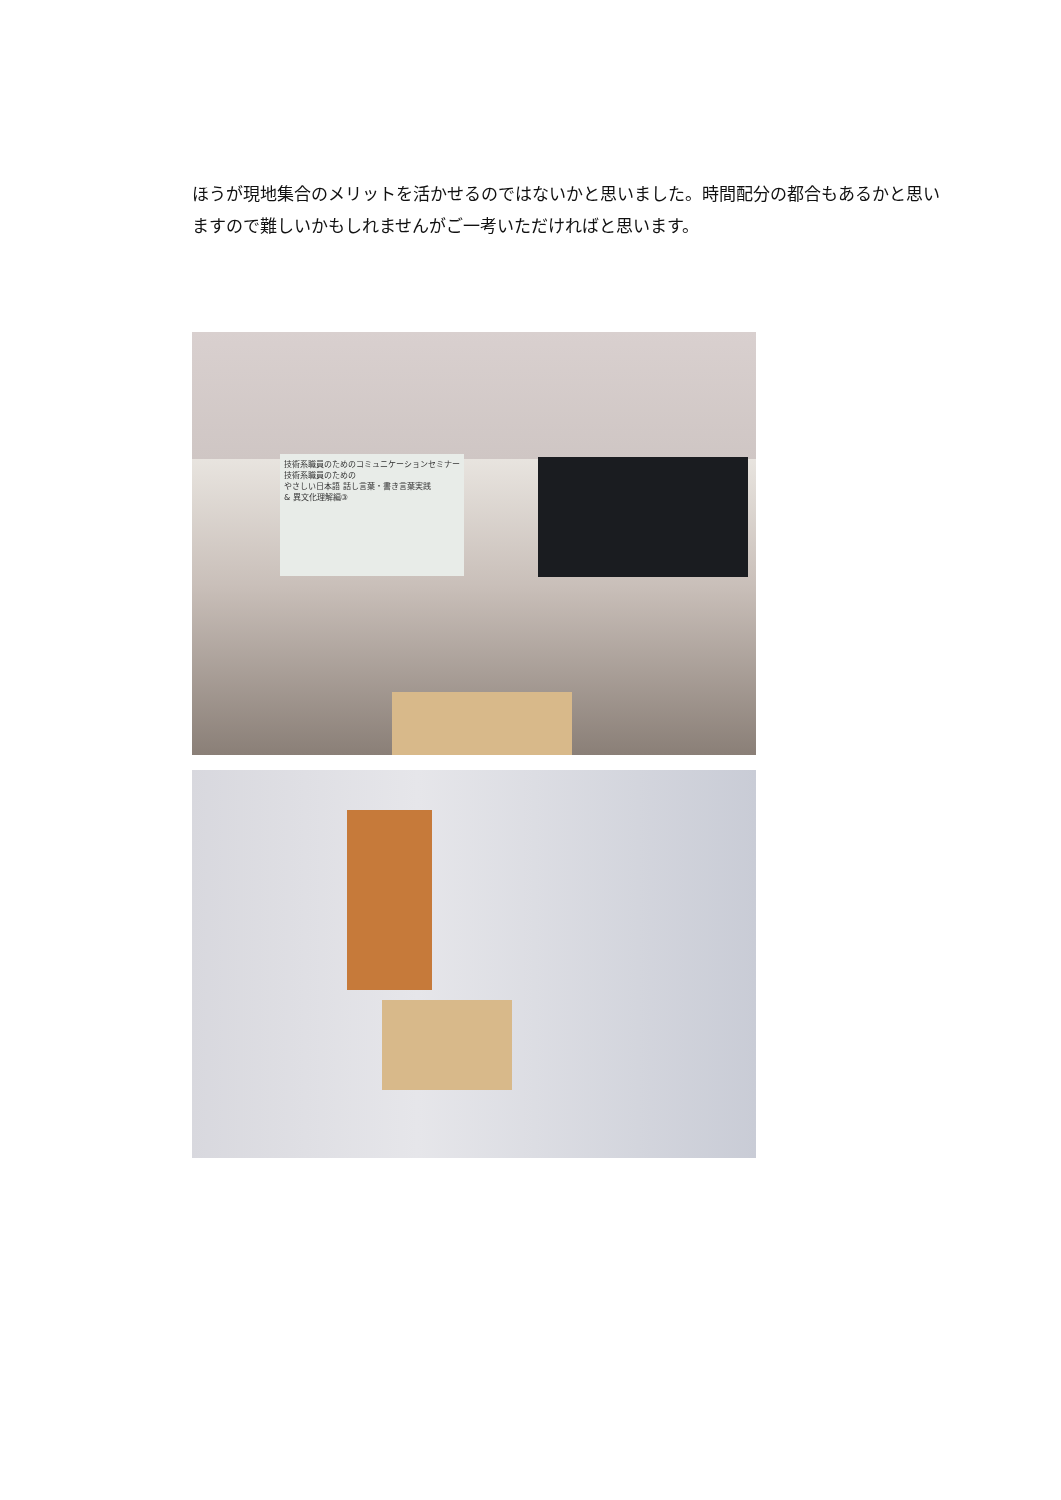ほうが現地集合のメリットを活かせるのではないかと思いました。時間配分の都合もあるかと思いますので難しいかもしれませんがご一考いただければと思います。
技術系職員のためのコミュニケーションセミナー
技術系職員のための
やさしい日本語 話し言葉・書き言葉実践
& 異文化理解編③